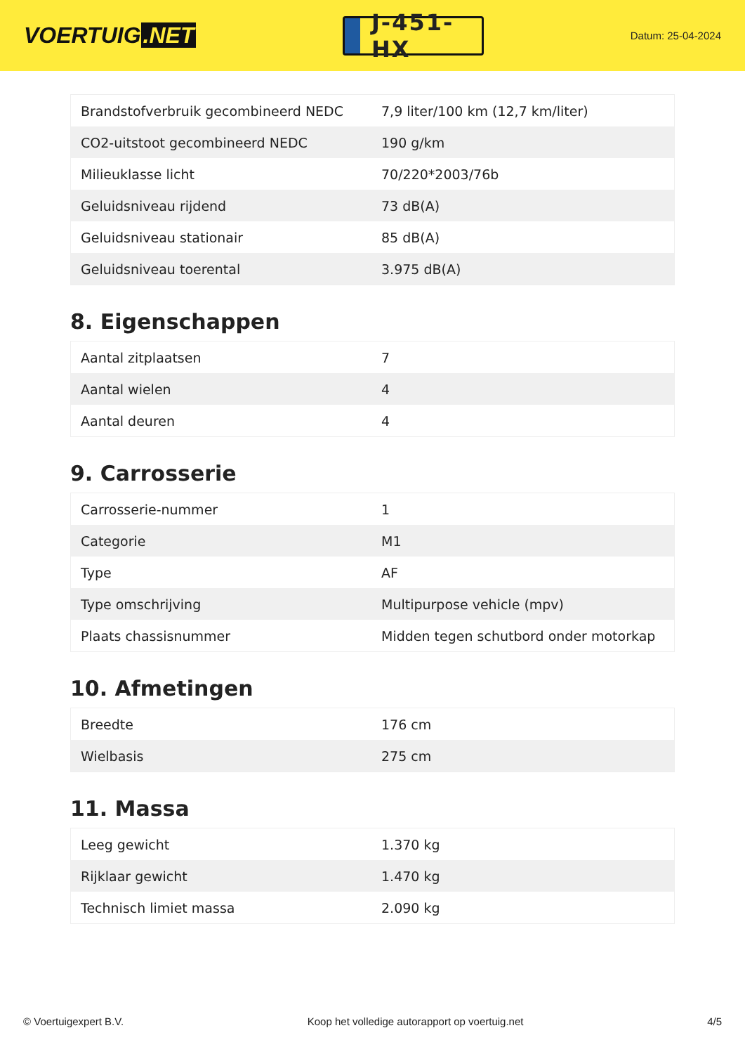VOERTUIG.NET
J-451-HX
Datum: 25-04-2024
| Brandstofverbruik gecombineerd NEDC | 7,9 liter/100 km (12,7 km/liter) |
| CO2-uitstoot gecombineerd NEDC | 190 g/km |
| Milieuklasse licht | 70/220*2003/76b |
| Geluidsniveau rijdend | 73 dB(A) |
| Geluidsniveau stationair | 85 dB(A) |
| Geluidsniveau toerental | 3.975 dB(A) |
8. Eigenschappen
| Aantal zitplaatsen | 7 |
| Aantal wielen | 4 |
| Aantal deuren | 4 |
9. Carrosserie
| Carrosserie-nummer | 1 |
| Categorie | M1 |
| Type | AF |
| Type omschrijving | Multipurpose vehicle (mpv) |
| Plaats chassisnummer | Midden tegen schutbord onder motorkap |
10. Afmetingen
| Breedte | 176 cm |
| Wielbasis | 275 cm |
11. Massa
| Leeg gewicht | 1.370 kg |
| Rijklaar gewicht | 1.470 kg |
| Technisch limiet massa | 2.090 kg |
© Voertuigexpert B.V. Koop het volledige autorapport op voertuig.net 4/5